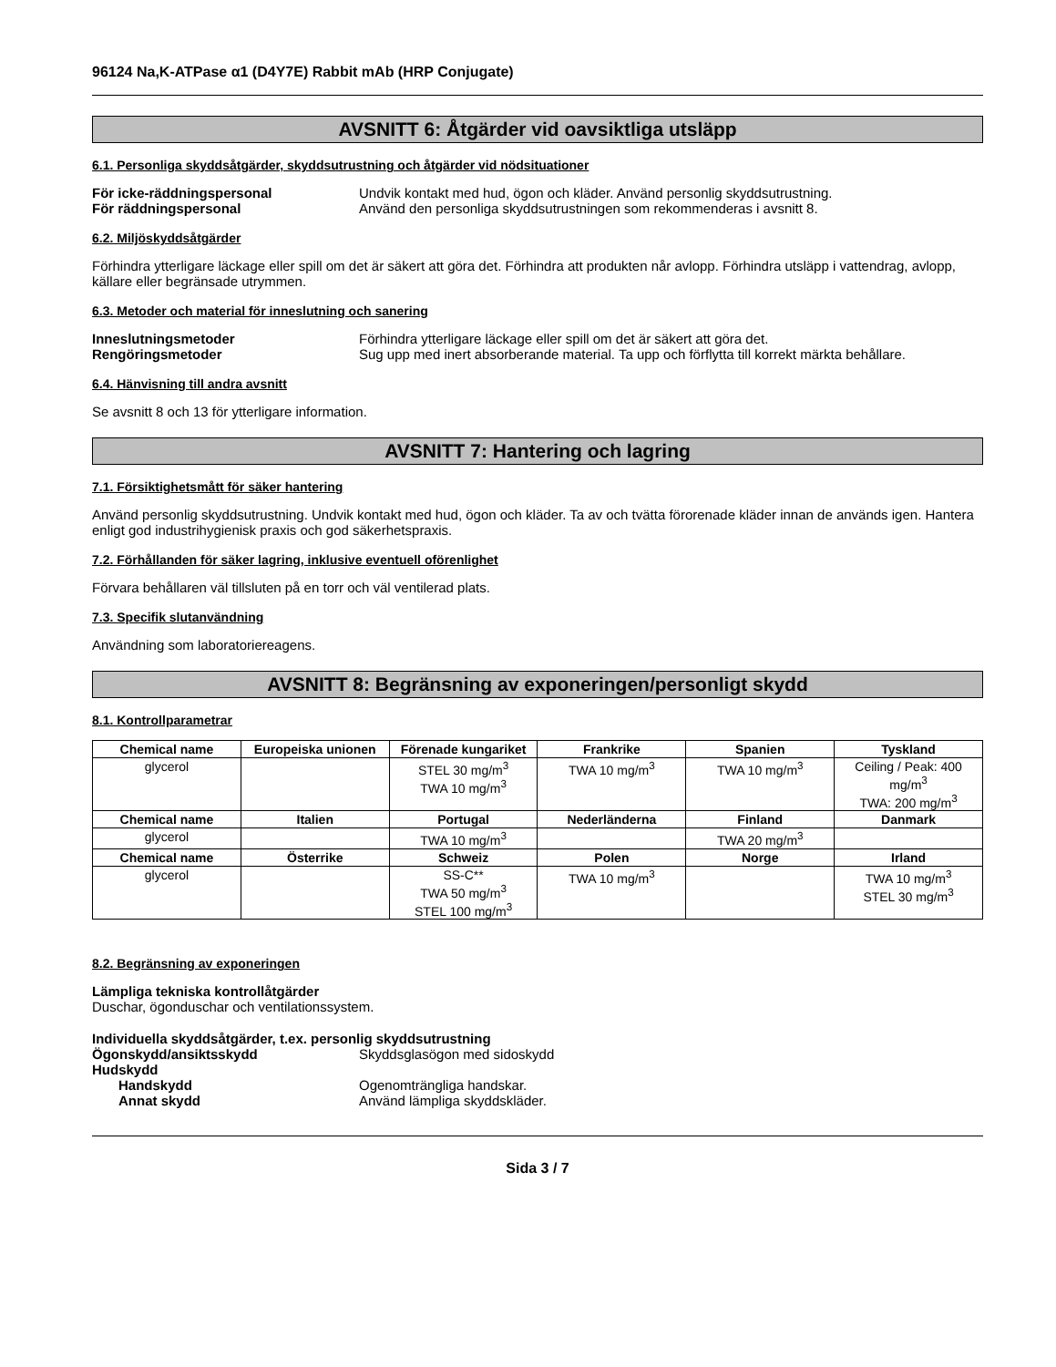96124 Na,K-ATPase α1 (D4Y7E) Rabbit mAb (HRP Conjugate)
AVSNITT 6: Åtgärder vid oavsiktliga utsläpp
6.1. Personliga skyddsåtgärder, skyddsutrustning och åtgärder vid nödsituationer
För icke-räddningspersonal Undvik kontakt med hud, ögon och kläder. Använd personlig skyddsutrustning.
För räddningspersonal Använd den personliga skyddsutrustningen som rekommenderas i avsnitt 8.
6.2. Miljöskyddsåtgärder
Förhindra ytterligare läckage eller spill om det är säkert att göra det. Förhindra att produkten når avlopp. Förhindra utsläpp i vattendrag, avlopp, källare eller begränsade utrymmen.
6.3. Metoder och material för inneslutning och sanering
Inneslutningsmetoder Förhindra ytterligare läckage eller spill om det är säkert att göra det.
Rengöringsmetoder Sug upp med inert absorberande material. Ta upp och förflytta till korrekt märkta behållare.
6.4. Hänvisning till andra avsnitt
Se avsnitt 8 och 13 för ytterligare information.
AVSNITT 7: Hantering och lagring
7.1. Försiktighetsmått för säker hantering
Använd personlig skyddsutrustning. Undvik kontakt med hud, ögon och kläder. Ta av och tvätta förorenade kläder innan de används igen. Hantera enligt god industrihygienisk praxis och god säkerhetspraxis.
7.2. Förhållanden för säker lagring, inklusive eventuell oförenlighet
Förvara behållaren väl tillsluten på en torr och väl ventilerad plats.
7.3. Specifik slutanvändning
Användning som laboratoriereagens.
AVSNITT 8: Begränsning av exponeringen/personligt skydd
8.1. Kontrollparametrar
| Chemical name | Europeiska unionen | Förenade kungariket | Frankrike | Spanien | Tyskland |
| --- | --- | --- | --- | --- | --- |
| glycerol | | STEL 30 mg/m<sup>3</sup> TWA 10 mg/m<sup>3</sup> | TWA 10 mg/m<sup>3</sup> | TWA 10 mg/m<sup>3</sup> | Ceiling / Peak: 400 mg/m<sup>3</sup> TWA: 200 mg/m<sup>3</sup> |
| Chemical name | Italien | Portugal | Nederländerna | Finland | Danmark |
| glycerol | | TWA 10 mg/m<sup>3</sup> | | TWA 20 mg/m<sup>3</sup> | |
| Chemical name | Österrike | Schweiz | Polen | Norge | Irland |
| glycerol | | SS-C** TWA 50 mg/m<sup>3</sup> STEL 100 mg/m<sup>3</sup> | TWA 10 mg/m<sup>3</sup> | | TWA 10 mg/m<sup>3</sup> STEL 30 mg/m<sup>3</sup> |
8.2. Begränsning av exponeringen
Lämpliga tekniska kontrollåtgärder
Duschar, ögonduschar och ventilationssystem.
Individuella skyddsåtgärder, t.ex. personlig skyddsutrustning
Ögonskydd/ansiktsskydd Skyddsglasögon med sidoskydd
Hudskydd
Handskydd Ogenomträngliga handskar.
Annat skydd Använd lämpliga skyddskläder.
Sida 3 / 7